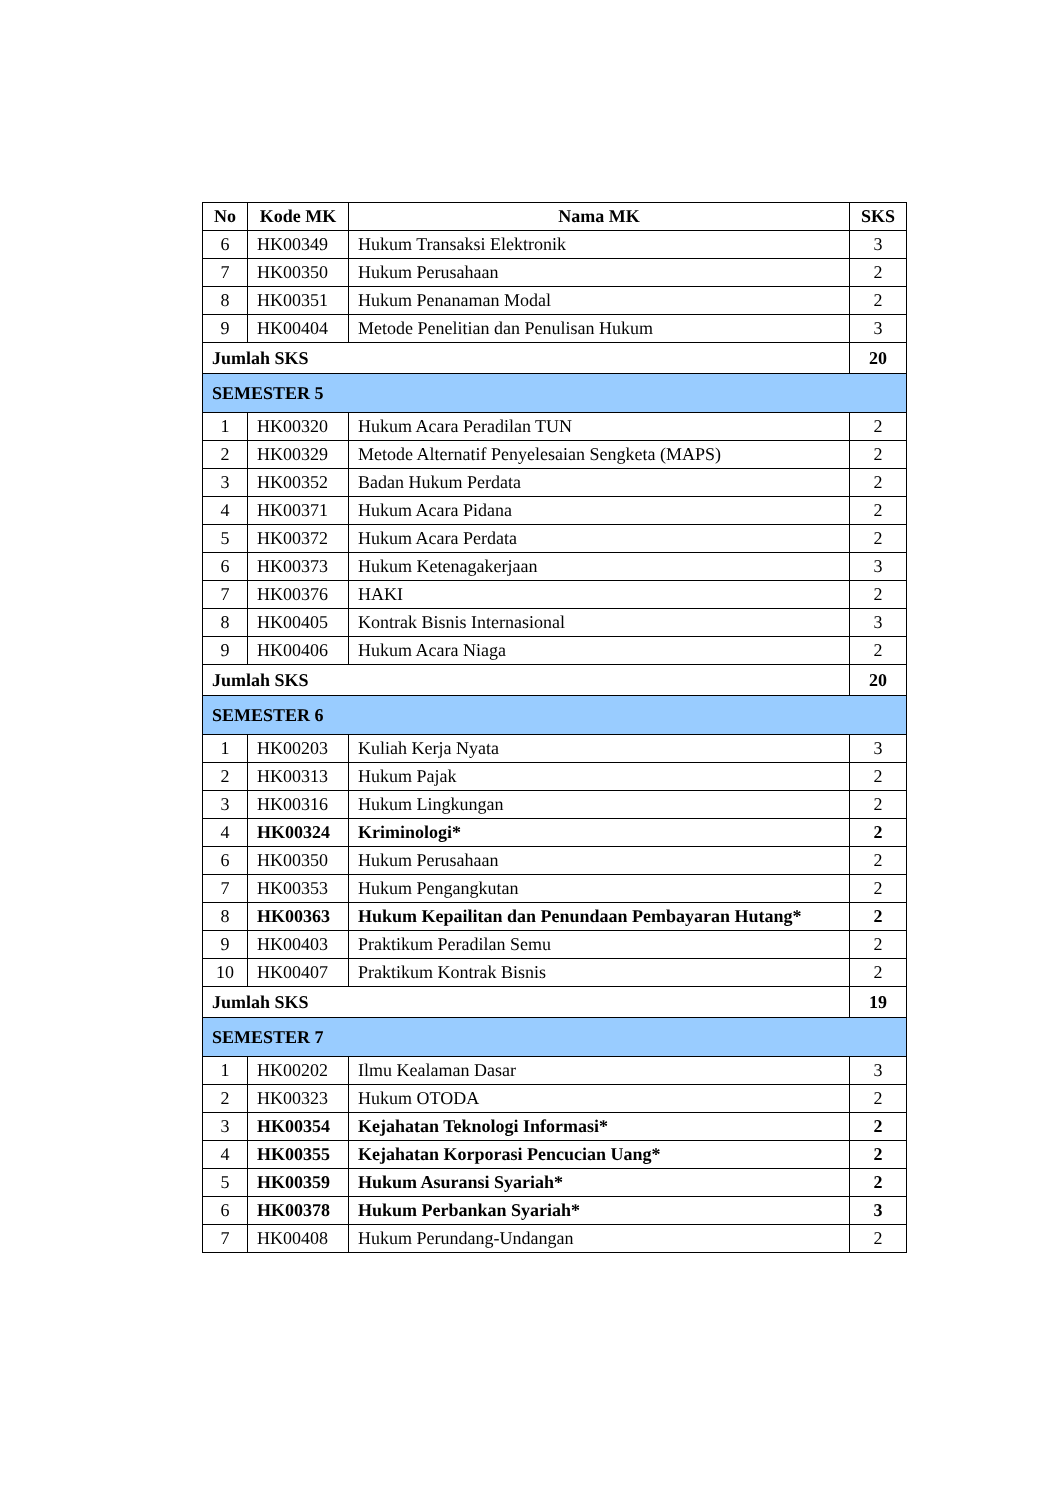| No | Kode MK | Nama MK | SKS |
| --- | --- | --- | --- |
| 6 | HK00349 | Hukum Transaksi Elektronik | 3 |
| 7 | HK00350 | Hukum Perusahaan | 2 |
| 8 | HK00351 | Hukum Penanaman Modal | 2 |
| 9 | HK00404 | Metode Penelitian dan Penulisan Hukum | 3 |
| Jumlah SKS | | | 20 |
| SEMESTER 5 | | | |
| 1 | HK00320 | Hukum Acara Peradilan TUN | 2 |
| 2 | HK00329 | Metode Alternatif Penyelesaian Sengketa (MAPS) | 2 |
| 3 | HK00352 | Badan Hukum Perdata | 2 |
| 4 | HK00371 | Hukum Acara Pidana | 2 |
| 5 | HK00372 | Hukum Acara Perdata | 2 |
| 6 | HK00373 | Hukum Ketenagakerjaan | 3 |
| 7 | HK00376 | HAKI | 2 |
| 8 | HK00405 | Kontrak Bisnis Internasional | 3 |
| 9 | HK00406 | Hukum Acara Niaga | 2 |
| Jumlah SKS | | | 20 |
| SEMESTER 6 | | | |
| 1 | HK00203 | Kuliah Kerja Nyata | 3 |
| 2 | HK00313 | Hukum Pajak | 2 |
| 3 | HK00316 | Hukum Lingkungan | 2 |
| 4 | HK00324 | Kriminologi* | 2 |
| 6 | HK00350 | Hukum Perusahaan | 2 |
| 7 | HK00353 | Hukum Pengangkutan | 2 |
| 8 | HK00363 | Hukum Kepailitan dan Penundaan Pembayaran Hutang* | 2 |
| 9 | HK00403 | Praktikum Peradilan Semu | 2 |
| 10 | HK00407 | Praktikum Kontrak Bisnis | 2 |
| Jumlah SKS | | | 19 |
| SEMESTER 7 | | | |
| 1 | HK00202 | Ilmu Kealaman Dasar | 3 |
| 2 | HK00323 | Hukum OTODA | 2 |
| 3 | HK00354 | Kejahatan Teknologi Informasi* | 2 |
| 4 | HK00355 | Kejahatan Korporasi Pencucian Uang* | 2 |
| 5 | HK00359 | Hukum Asuransi Syariah* | 2 |
| 6 | HK00378 | Hukum Perbankan Syariah* | 3 |
| 7 | HK00408 | Hukum Perundang-Undangan | 2 |